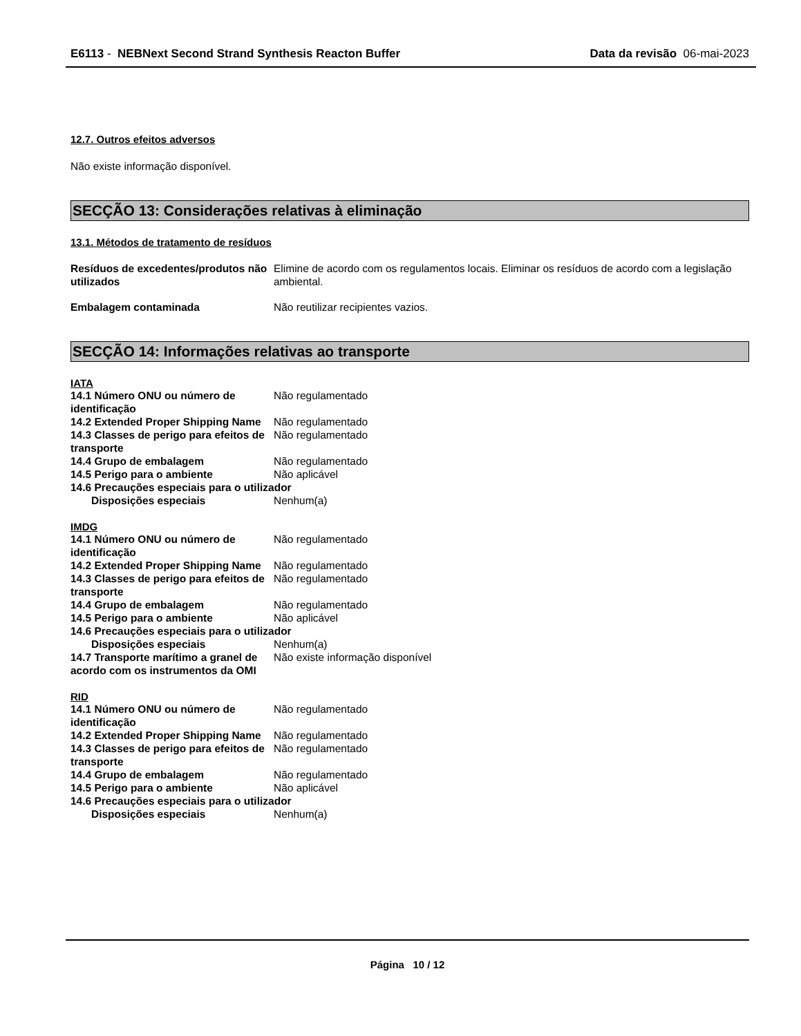E6113 - NEBNext Second Strand Synthesis Reacton Buffer
Data da revisão 06-mai-2023
12.7. Outros efeitos adversos
Não existe informação disponível.
SECÇÃO 13: Considerações relativas à eliminação
13.1. Métodos de tratamento de resíduos
Resíduos de excedentes/produtos não utilizados
Elimine de acordo com os regulamentos locais. Eliminar os resíduos de acordo com a legislação ambiental.
Embalagem contaminada Não reutilizar recipientes vazios.
SECÇÃO 14: Informações relativas ao transporte
IATA
14.1 Número ONU ou número de identificação
Não regulamentado
14.2 Extended Proper Shipping Name
Não regulamentado
14.3 Classes de perigo para efeitos de transporte
Não regulamentado
14.4 Grupo de embalagem Não regulamentado
14.5 Perigo para o ambiente Não aplicável
14.6 Precauções especiais para o utilizador
Disposições especiais Nenhum(a)
IMDG
14.1 Número ONU ou número de identificação
Não regulamentado
14.2 Extended Proper Shipping Name
Não regulamentado
14.3 Classes de perigo para efeitos de transporte
Não regulamentado
14.4 Grupo de embalagem Não regulamentado
14.5 Perigo para o ambiente Não aplicável
14.6 Precauções especiais para o utilizador
Disposições especiais Nenhum(a)
14.7 Transporte marítimo a granel de acordo com os instrumentos da OMI
Não existe informação disponível
RID
14.1 Número ONU ou número de identificação
Não regulamentado
14.2 Extended Proper Shipping Name
Não regulamentado
14.3 Classes de perigo para efeitos de transporte
Não regulamentado
14.4 Grupo de embalagem Não regulamentado
14.5 Perigo para o ambiente Não aplicável
14.6 Precauções especiais para o utilizador
Disposições especiais Nenhum(a)
Página 10 / 12